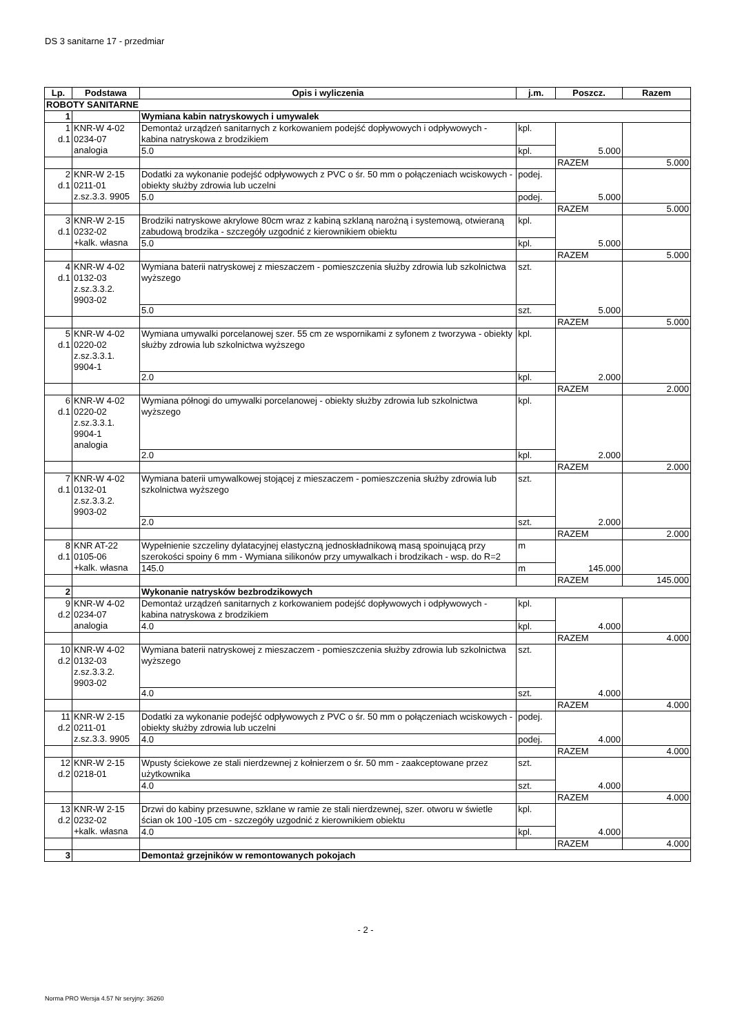DS 3 sanitarne 17 - przedmiar
| Lp. | Podstawa | Opis i wyliczenia | j.m. | Poszcz. | Razem |
| --- | --- | --- | --- | --- | --- |
| ROBOTY SANITARNE | | | | | |
| 1 | | Wymiana kabin natryskowych i umywalek | | | |
| 1 d.1 | KNR-W 4-02 0234-07 analogia | Demontaż urządzeń sanitarnych z korkowaniem podejść dopływowych i odpływowych - kabina natryskowa z brodzikiem | kpl. | 5.000 | |
| | | 5.0 | kpl. | | |
| | | | | RAZEM | 5.000 |
| 2 d.1 | KNR-W 2-15 0211-01 z.sz.3.3. 9905 | Dodatki za wykonanie podejść odpływowych z PVC o śr. 50 mm o połączeniach wciskowych - obiekty służby zdrowia lub uczelni | podej. | 5.000 | |
| | | 5.0 | podej. | | |
| | | | | RAZEM | 5.000 |
| 3 d.1 | KNR-W 2-15 0232-02 +kalk. własna | Brodziki natryskowe akrylowe 80cm wraz z kabiną szklaną narożną i systemową, otwieraną zabudową brodzika - szczegóły uzgodnić z kierownikiem obiektu | kpl. | 5.000 | |
| | | 5.0 | kpl. | | |
| | | | | RAZEM | 5.000 |
| 4 d.1 | KNR-W 4-02 0132-03 z.sz.3.3.2. 9903-02 | Wymiana baterii natryskowej z mieszaczem - pomieszczenia służby zdrowia lub szkolnictwa wyższego | szt. | 5.000 | |
| | | 5.0 | szt. | | |
| | | | | RAZEM | 5.000 |
| 5 d.1 | KNR-W 4-02 0220-02 z.sz.3.3.1. 9904-1 | Wymiana umywalki porcelanowej szer. 55 cm ze wspornikami z syfonem z tworzywa - obiekty służby zdrowia lub szkolnictwa wyższego | kpl. | 2.000 | |
| | | 2.0 | kpl. | | |
| | | | | RAZEM | 2.000 |
| 6 d.1 | KNR-W 4-02 0220-02 z.sz.3.3.1. 9904-1 analogia | Wymiana półnogi do umywalki porcelanowej - obiekty służby zdrowia lub szkolnictwa wyższego | kpl. | 2.000 | |
| | | 2.0 | kpl. | | |
| | | | | RAZEM | 2.000 |
| 7 d.1 | KNR-W 4-02 0132-01 z.sz.3.3.2. 9903-02 | Wymiana baterii umywalkowej stojącej z mieszaczem - pomieszczenia służby zdrowia lub szkolnictwa wyższego | szt. | 2.000 | |
| | | 2.0 | szt. | | |
| | | | | RAZEM | 2.000 |
| 8 d.1 | KNR AT-22 0105-06 +kalk. własna | Wypełnienie szczeliny dylatacyjnej elastyczną jednoskładnikową masą spoinującą przy szerokości spoiny 6 mm - Wymiana silikonów przy umywalkach i brodzikach - wsp. do R=2 | m | 145.000 | |
| | | 145.0 | m | | |
| | | | | RAZEM | 145.000 |
| 2 | | Wykonanie natrysków bezbrodzikowych | | | |
| 9 d.2 | KNR-W 4-02 0234-07 analogia | Demontaż urządzeń sanitarnych z korkowaniem podejść dopływowych i odpływowych - kabina natryskowa z brodzikiem | kpl. | 4.000 | |
| | | 4.0 | kpl. | | |
| | | | | RAZEM | 4.000 |
| 10 d.2 | KNR-W 4-02 0132-03 z.sz.3.3.2. 9903-02 | Wymiana baterii natryskowej z mieszaczem - pomieszczenia służby zdrowia lub szkolnictwa wyższego | szt. | 4.000 | |
| | | 4.0 | szt. | | |
| | | | | RAZEM | 4.000 |
| 11 d.2 | KNR-W 2-15 0211-01 z.sz.3.3. 9905 | Dodatki za wykonanie podejść odpływowych z PVC o śr. 50 mm o połączeniach wciskowych - obiekty służby zdrowia lub uczelni | podej. | 4.000 | |
| | | 4.0 | podej. | | |
| | | | | RAZEM | 4.000 |
| 12 d.2 | KNR-W 2-15 0218-01 | Wpusty ściekowe ze stali nierdzewnej z kołnierzem o śr. 50 mm - zaakceptowane przez użytkownika | szt. | 4.000 | |
| | | 4.0 | szt. | | |
| | | | | RAZEM | 4.000 |
| 13 d.2 | KNR-W 2-15 0232-02 +kalk. własna | Drzwi do kabiny przesuwne, szklane w ramie ze stali nierdzewnej, szer. otworu w świetle ścian ok 100 -105 cm - szczegóły uzgodnić z kierownikiem obiektu | kpl. | 4.000 | |
| | | 4.0 | kpl. | | |
| | | | | RAZEM | 4.000 |
| 3 | | Demontaż grzejników w remontowanych pokojach | | | |
- 2 -
Norma PRO Wersja 4.57 Nr seryjny: 36260